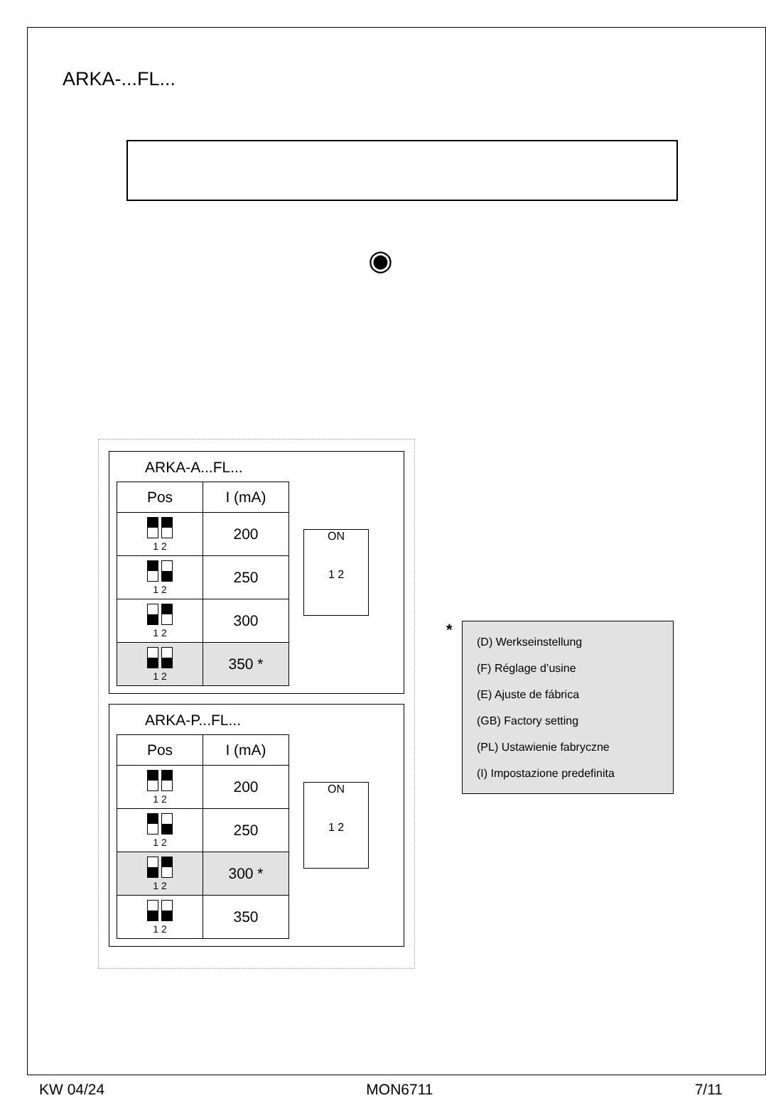ARKA-...FL...
◉
ARKA-A...FL...
| Pos | I (mA) |
| --- | --- |
| 1 2 | 200 |
| 1 2 | 250 |
| 1 2 | 300 |
| 1 2 | 350 * |
ON
1 2
ARKA-P...FL...
| Pos | I (mA) |
| --- | --- |
| 1 2 | 200 |
| 1 2 | 250 |
| 1 2 | 300 * |
| 1 2 | 350 |
ON
1 2
*
(D) Werkseinstellung
(F) Réglage d’usine
(E) Ajuste de fábrica
(GB) Factory setting
(PL) Ustawienie fabryczne
(I) Impostazione predefinita
KW 04/24 MON6711 7/11